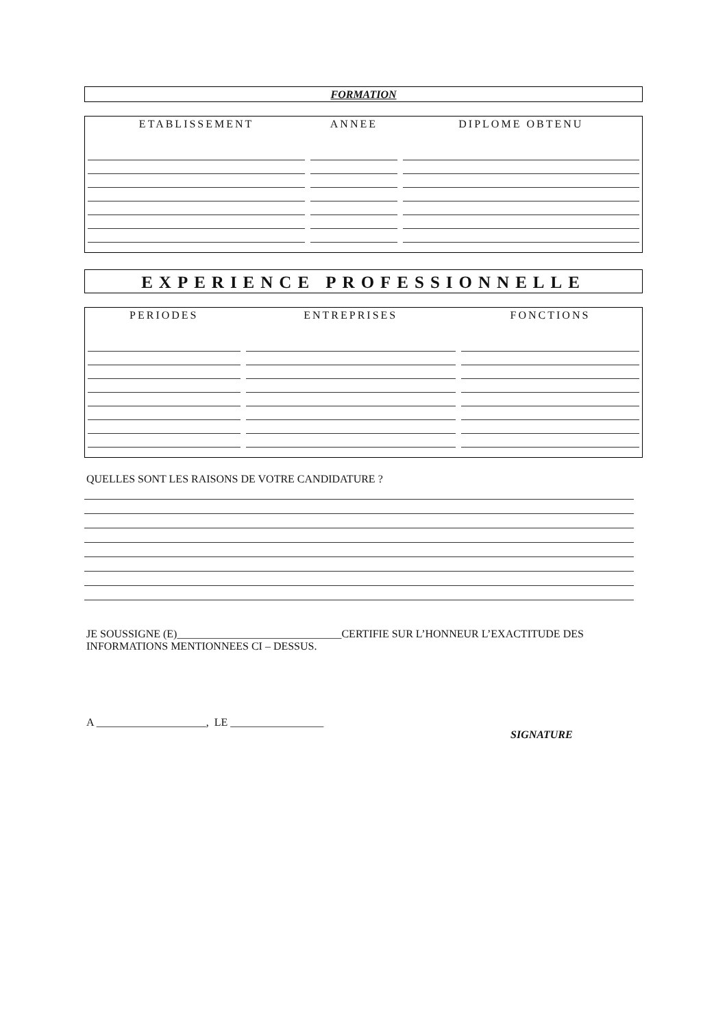FORMATION
| ETABLISSEMENT | ANNEE | DIPLOME OBTENU |
| --- | --- | --- |
EXPERIENCE PROFESSIONNELLE
| PERIODES | ENTREPRISES | FONCTIONS |
| --- | --- | --- |
QUELLES SONT LES RAISONS DE VOTRE CANDIDATURE ?
JE SOUSSIGNE (E)______________________________CERTIFIE SUR L’HONNEUR L’EXACTITUDE DES
INFORMATIONS MENTIONNEES CI – DESSUS.
A ____________________, LE _________________
SIGNATURE